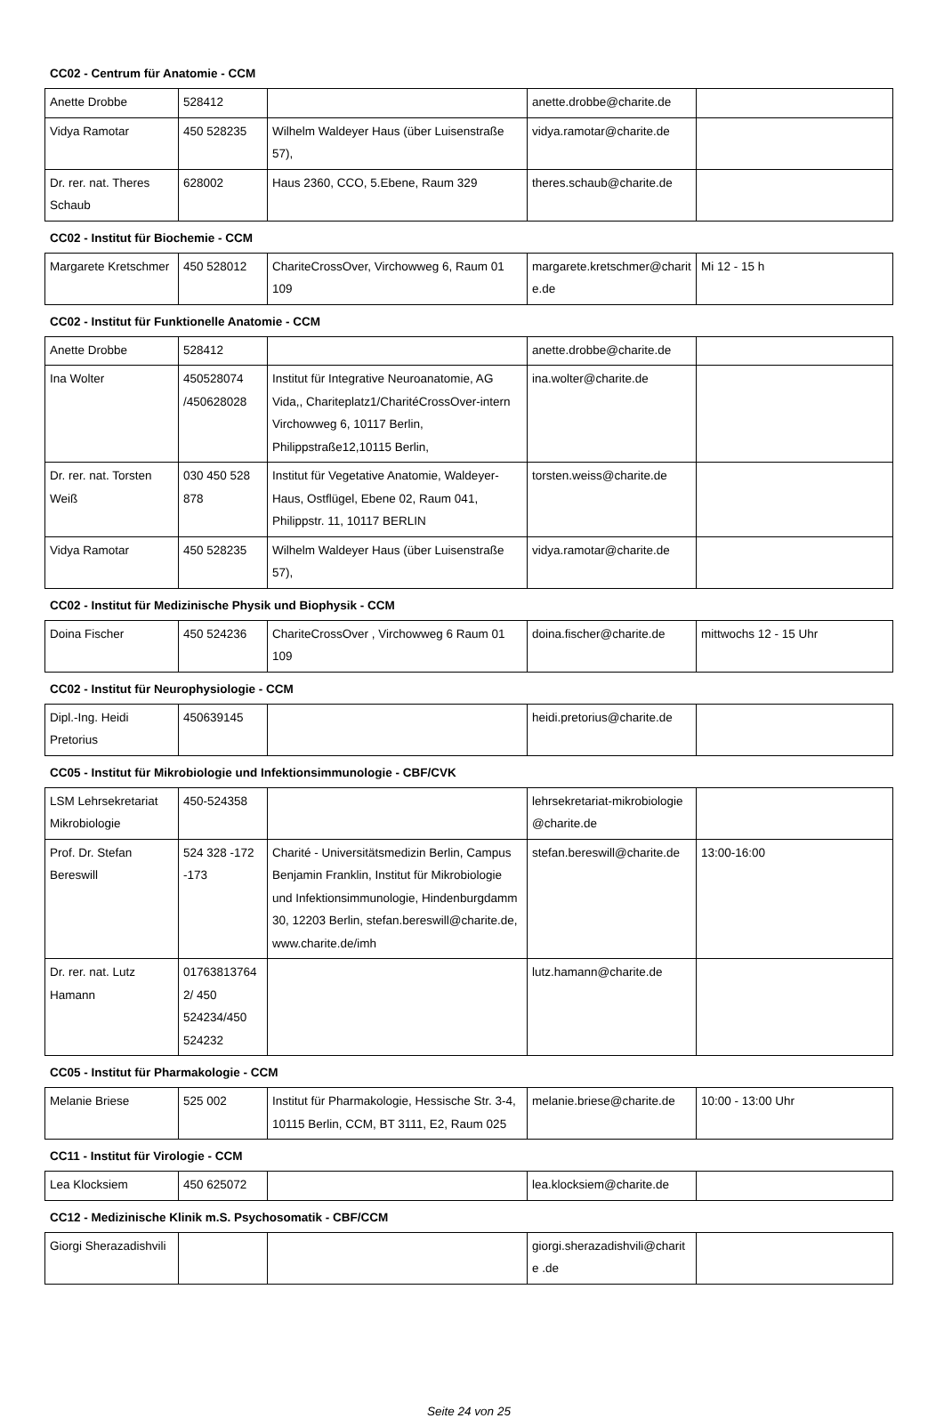CC02 - Centrum für Anatomie - CCM
| Anette Drobbe | 528412 | | anette.drobbe@charite.de | |
| Vidya Ramotar | 450 528235 | Wilhelm Waldeyer Haus (über Luisenstraße 57), | vidya.ramotar@charite.de | |
| Dr. rer. nat. Theres Schaub | 628002 | Haus 2360, CCO, 5.Ebene, Raum 329 | theres.schaub@charite.de | |
CC02 - Institut für Biochemie - CCM
| Margarete Kretschmer | 450 528012 | ChariteCrossOver, Virchowweg 6, Raum 01 109 | margarete.kretschmer@charite.de | Mi 12 - 15 h |
CC02 - Institut für Funktionelle Anatomie - CCM
| Anette Drobbe | 528412 | | anette.drobbe@charite.de | |
| Ina Wolter | 450528074 /450628028 | Institut für Integrative Neuroanatomie, AG Vida,, Chariteplatz1/CharitéCrossOver-intern Virchowweg 6, 10117 Berlin, Philippstraße12,10115 Berlin, | ina.wolter@charite.de | |
| Dr. rer. nat. Torsten Weiß | 030 450 528 878 | Institut für Vegetative Anatomie, Waldeyer-Haus, Ostflügel, Ebene 02, Raum 041, Philippstr. 11, 10117 BERLIN | torsten.weiss@charite.de | |
| Vidya Ramotar | 450 528235 | Wilhelm Waldeyer Haus (über Luisenstraße 57), | vidya.ramotar@charite.de | |
CC02 - Institut für Medizinische Physik und Biophysik - CCM
| Doina Fischer | 450 524236 | ChariteCrossOver , Virchowweg 6 Raum 01 109 | doina.fischer@charite.de | mittwochs 12 - 15 Uhr |
CC02 - Institut für Neurophysiologie - CCM
| Dipl.-Ing. Heidi Pretorius | 450639145 | | heidi.pretorius@charite.de | |
CC05 - Institut für Mikrobiologie und Infektionsimmunologie - CBF/CVK
| LSM Lehrsekretariat Mikrobiologie | 450-524358 | | lehrsekretariat-mikrobiologie @charite.de | |
| Prof. Dr. Stefan Bereswill | 524 328 -172 -173 | Charité - Universitätsmedizin Berlin, Campus Benjamin Franklin, Institut für Mikrobiologie und Infektionsimmunologie, Hindenburgdamm 30, 12203 Berlin, stefan.bereswill@charite.de, www.charite.de/imh | stefan.bereswill@charite.de | 13:00-16:00 |
| Dr. rer. nat. Lutz Hamann | 017638137642/ 450 524234/450 524232 | | lutz.hamann@charite.de | |
CC05 - Institut für Pharmakologie - CCM
| Melanie Briese | 525 002 | Institut für Pharmakologie, Hessische Str. 3-4, 10115 Berlin, CCM, BT 3111, E2, Raum 025 | melanie.briese@charite.de | 10:00 - 13:00 Uhr |
CC11 - Institut für Virologie - CCM
| Lea Klocksiem | 450 625072 | | lea.klocksiem@charite.de | |
CC12 - Medizinische Klinik m.S. Psychosomatik - CBF/CCM
| Giorgi Sherazadishvili | | | giorgi.sherazadishvili@charite .de | |
Seite 24 von 25